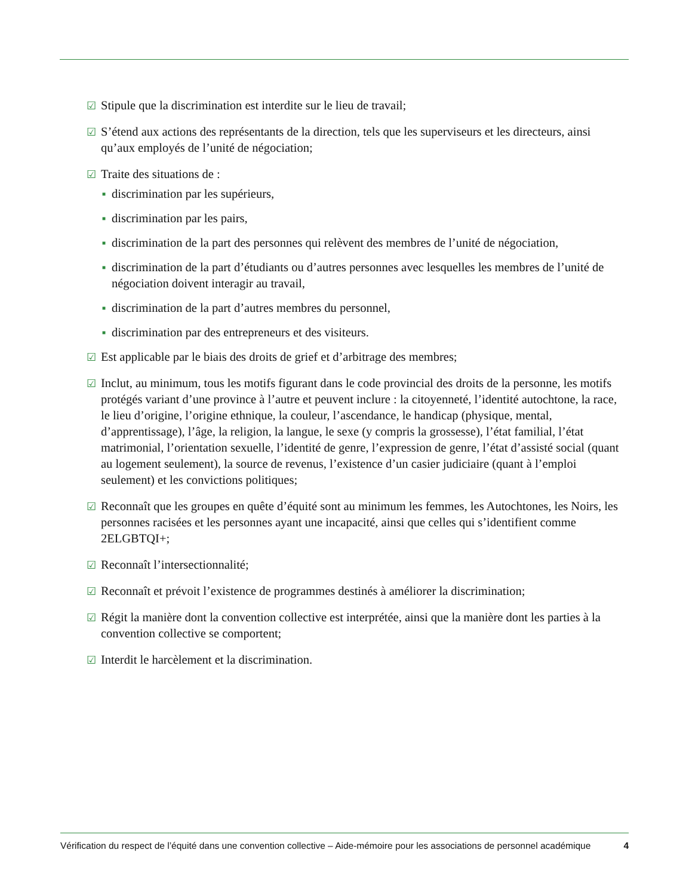☑ Stipule que la discrimination est interdite sur le lieu de travail;
☑ S’étend aux actions des représentants de la direction, tels que les superviseurs et les directeurs, ainsi qu’aux employés de l’unité de négociation;
☑ Traite des situations de :
■ discrimination par les supérieurs,
■ discrimination par les pairs,
■ discrimination de la part des personnes qui relèvent des membres de l’unité de négociation,
■ discrimination de la part d’étudiants ou d’autres personnes avec lesquelles les membres de l’unité de négociation doivent interagir au travail,
■ discrimination de la part d’autres membres du personnel,
■ discrimination par des entrepreneurs et des visiteurs.
☑ Est applicable par le biais des droits de grief et d’arbitrage des membres;
☑ Inclut, au minimum, tous les motifs figurant dans le code provincial des droits de la personne, les motifs protégés variant d’une province à l’autre et peuvent inclure : la citoyenneté, l’identité autochtone, la race, le lieu d’origine, l’origine ethnique, la couleur, l’ascendance, le handicap (physique, mental, d’apprentissage), l’âge, la religion, la langue, le sexe (y compris la grossesse), l’état familial, l’état matrimonial, l’orientation sexuelle, l’identité de genre, l’expression de genre, l’état d’assisté social (quant au logement seulement), la source de revenus, l’existence d’un casier judiciaire (quant à l’emploi seulement) et les convictions politiques;
☑ Reconnaît que les groupes en quête d’équité sont au minimum les femmes, les Autochtones, les Noirs, les personnes racisées et les personnes ayant une incapacité, ainsi que celles qui s’identifient comme 2ELGBTQI+;
☑ Reconnaît l’intersectionnalité;
☑ Reconnaît et prévoit l’existence de programmes destinés à améliorer la discrimination;
☑ Régit la manière dont la convention collective est interprétée, ainsi que la manière dont les parties à la convention collective se comportent;
☑ Interdit le harcèlement et la discrimination.
Vérification du respect de l’équité dans une convention collective – Aide-mémoire pour les associations de personnel académique 4